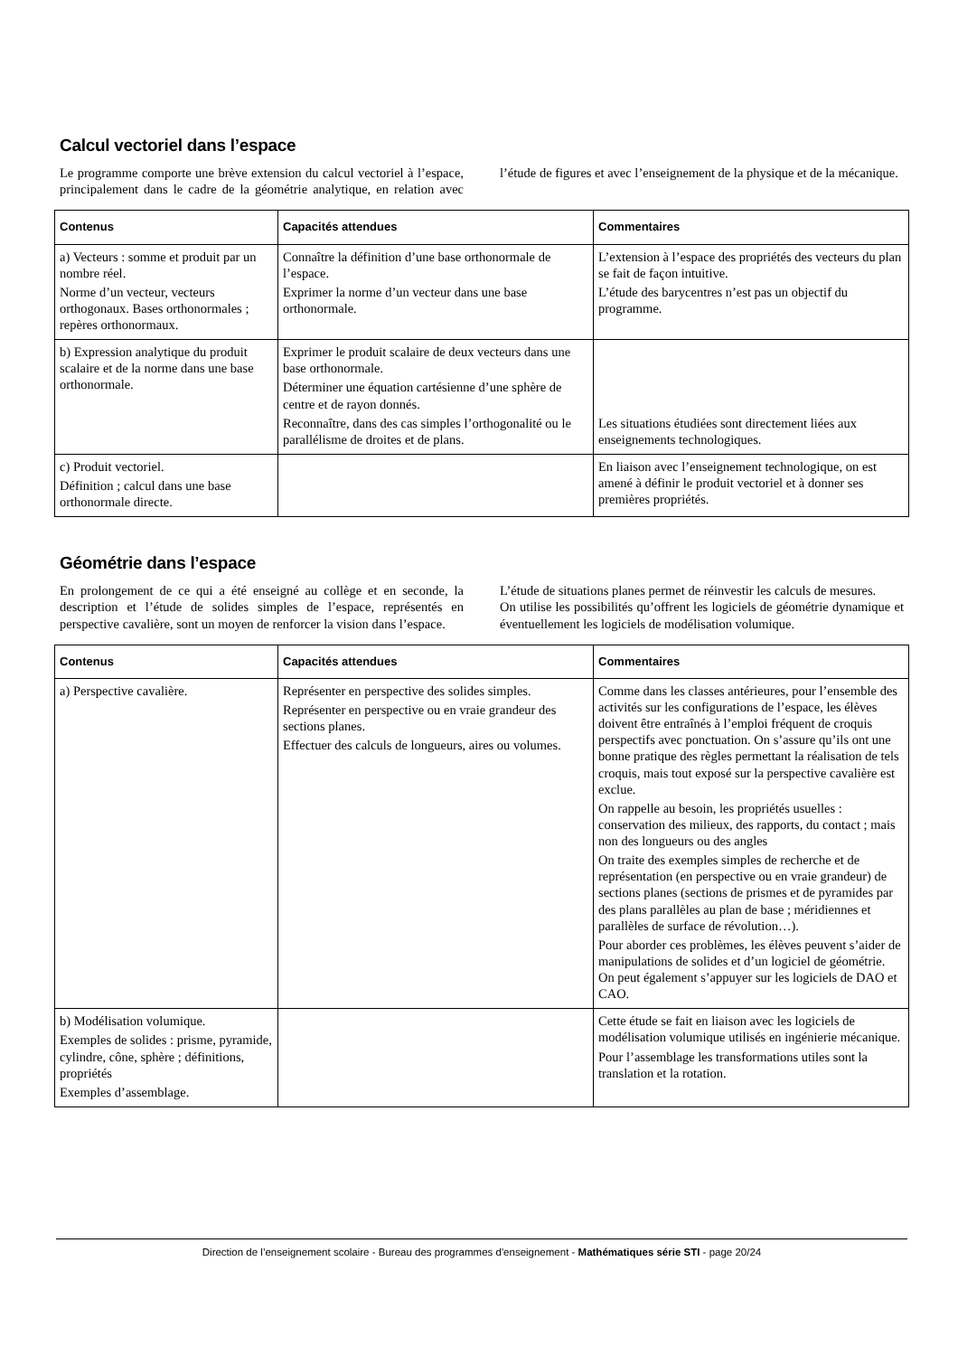Calcul vectoriel dans l’espace
Le programme comporte une brève extension du calcul vectoriel à l’espace, principalement dans le cadre de la géométrie analytique, en relation avec l’étude de figures et avec l’enseignement de la physique et de la mécanique.
| Contenus | Capacités attendues | Commentaires |
| --- | --- | --- |
| a) Vecteurs : somme et produit par un nombre réel. Norme d’un vecteur, vecteurs orthogonaux. Bases orthonormales ; repères orthonormaux. | Connaître la définition d’une base orthonormale de l’espace. Exprimer la norme d’un vecteur dans une base orthonormale. | L’extension à l’espace des propriétés des vecteurs du plan se fait de façon intuitive. L’étude des barycentres n’est pas un objectif du programme. |
| b) Expression analytique du produit scalaire et de la norme dans une base orthonormale. | Exprimer le produit scalaire de deux vecteurs dans une base orthonormale. Déterminer une équation cartésienne d’une sphère de centre et de rayon donnés. Reconnaître, dans des cas simples l’orthogonalité ou le parallélisme de droites et de plans. | Les situations étudiées sont directement liées aux enseignements technologiques. |
| c) Produit vectoriel. Définition ; calcul dans une base orthonormale directe. | | En liaison avec l’enseignement technologique, on est amené à définir le produit vectoriel et à donner ses premières propriétés. |
Géométrie dans l’espace
En prolongement de ce qui a été enseigné au collège et en seconde, la description et l’étude de solides simples de l’espace, représentés en perspective cavalière, sont un moyen de renforcer la vision dans l’espace.
L’étude de situations planes permet de réinvestir les calculs de mesures.
On utilise les possibilités qu’offrent les logiciels de géométrie dynamique et éventuellement les logiciels de modélisation volumique.
| Contenus | Capacités attendues | Commentaires |
| --- | --- | --- |
| a) Perspective cavalière. | Représenter en perspective des solides simples. Représenter en perspective ou en vraie grandeur des sections planes. Effectuer des calculs de longueurs, aires ou volumes. | Comme dans les classes antérieures, pour l’ensemble des activités sur les configurations de l’espace, les élèves doivent être entraînés à l’emploi fréquent de croquis perspectifs avec ponctuation. On s’assure qu’ils ont une bonne pratique des règles permettant la réalisation de tels croquis, mais tout exposé sur la perspective cavalière est exclue. On rappelle au besoin, les propriétés usuelles : conservation des milieux, des rapports, du contact ; mais non des longueurs ou des angles On traite des exemples simples de recherche et de représentation (en perspective ou en vraie grandeur) de sections planes (sections de prismes et de pyramides par des plans parallèles au plan de base ; méridiennes et parallèles de surface de révolution…). Pour aborder ces problèmes, les élèves peuvent s’aider de manipulations de solides et d’un logiciel de géométrie. On peut également s’appuyer sur les logiciels de DAO et CAO. |
| b) Modélisation volumique. Exemples de solides : prisme, pyramide, cylindre, cône, sphère ; définitions, propriétés Exemples d’assemblage. | | Cette étude se fait en liaison avec les logiciels de modélisation volumique utilisés en ingénierie mécanique. Pour l’assemblage les transformations utiles sont la translation et la rotation. |
Direction de l’enseignement scolaire - Bureau des programmes d'enseignement - Mathématiques série STI - page 20/24